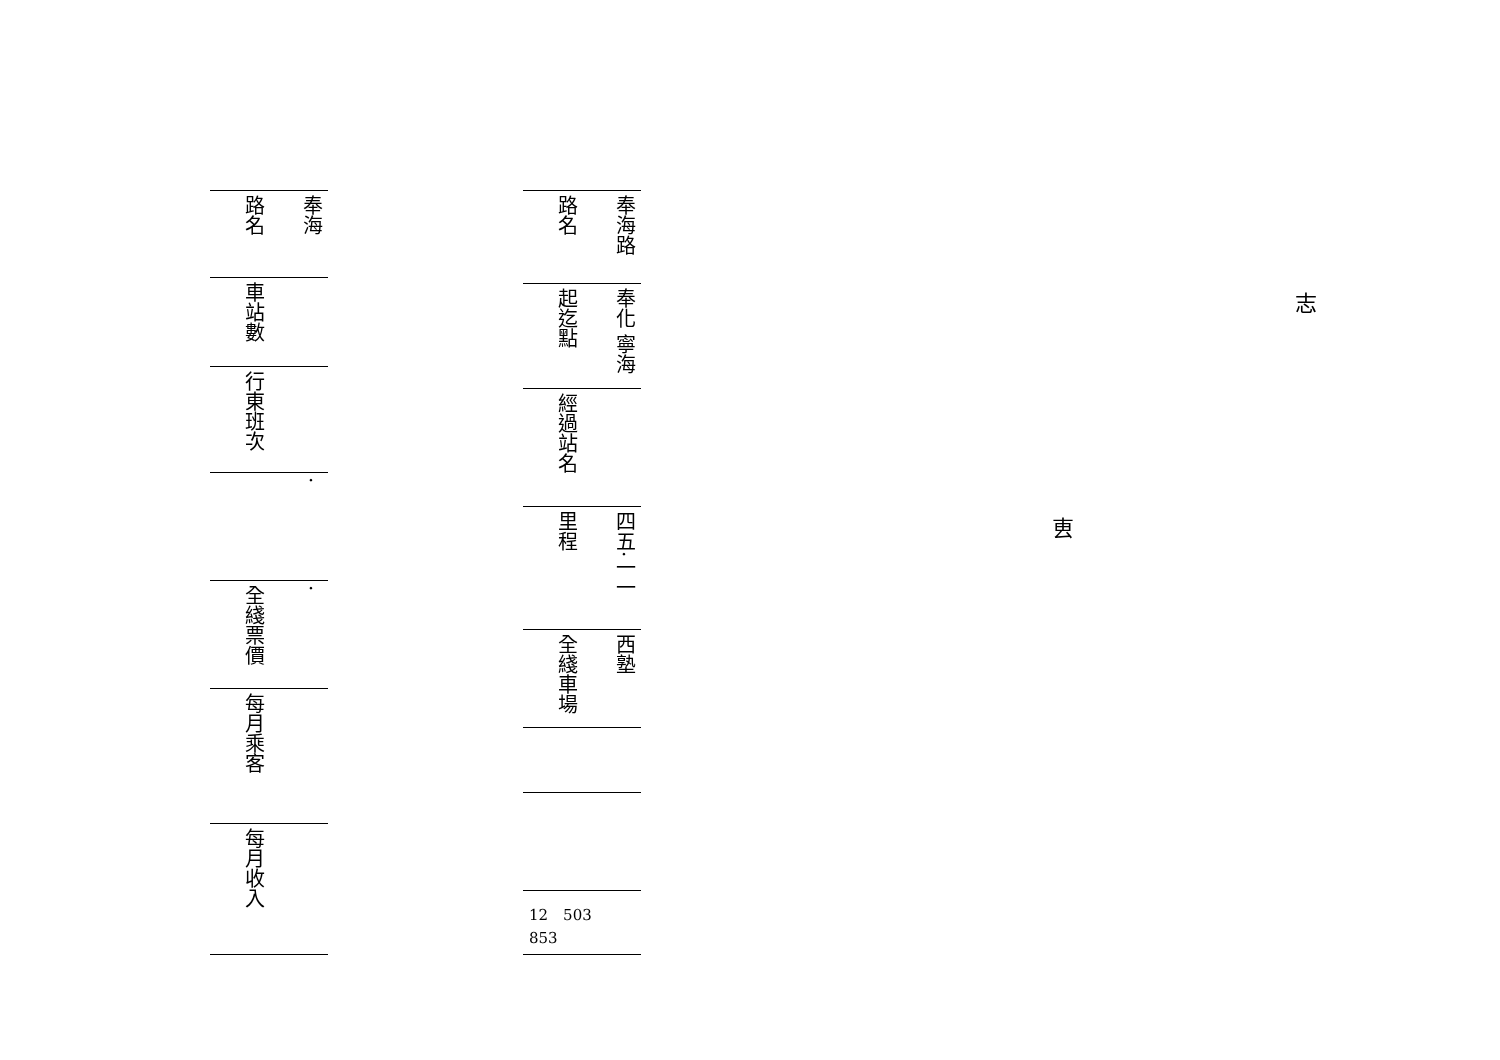| 路名 | 奉海 |
| 車站數 | |
| 行東班次 | |
| | · |
| 全綫票價 | · |
| 每月乘客 | |
| 每月收入 | |
| 路名 | 奉海路 |
| 起迄點 | 奉化 寧海 |
| 經過站名 | |
| 里程 | 四五·一一 |
| 全綫車場 | 西塾 |
| 12 503 853 | |
志
叀